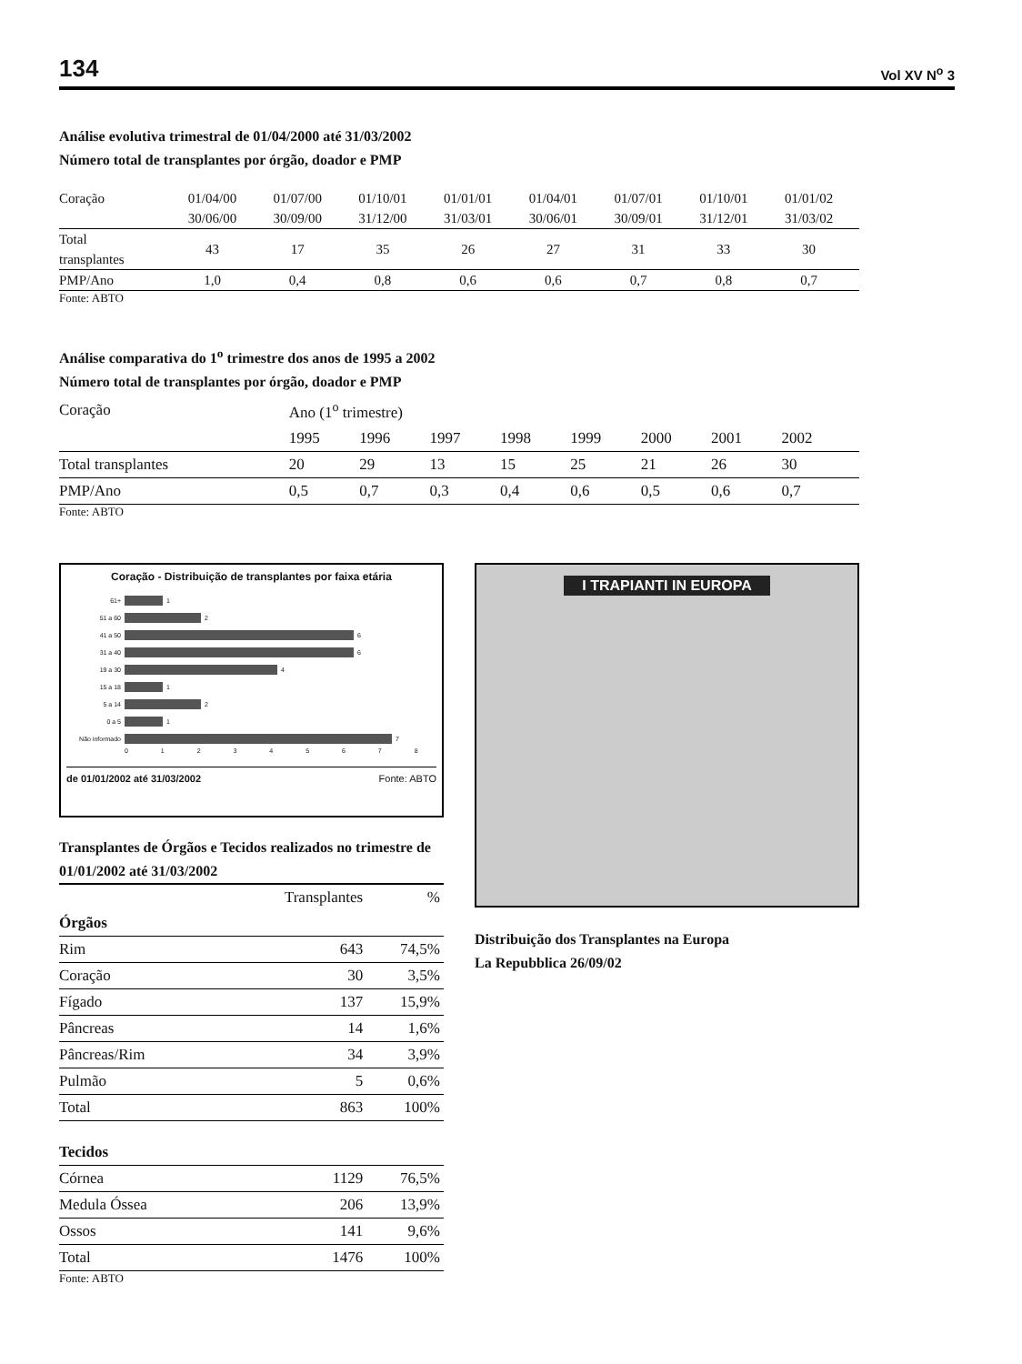134 Vol XV N<sup>o</sup> 3
Análise evolutiva trimestral de 01/04/2000 até 31/03/2002
Número total de transplantes por órgão, doador e PMP
| Coração | 01/04/00 | 01/07/00 | 01/10/01 | 01/01/01 | 01/04/01 | 01/07/01 | 01/10/01 | 01/01/02 | |
| | 30/06/00 | 30/09/00 | 31/12/00 | 31/03/01 | 30/06/01 | 30/09/01 | 31/12/01 | 31/03/02 | |
| Total transplantes | 43 | 17 | 35 | 26 | 27 | 31 | 33 | 30 | |
| PMP/Ano | 1,0 | 0,4 | 0,8 | 0,6 | 0,6 | 0,7 | 0,8 | 0,7 | |
Fonte: ABTO
Análise comparativa do 1<sup>o</sup> trimestre dos anos de 1995 a 2002
Número total de transplantes por órgão, doador e PMP
| Coração | Ano (1<sup>o</sup> trimestre) | | | | | | | | |
| | 1995 | 1996 | 1997 | 1998 | 1999 | 2000 | 2001 | 2002 | |
| Total transplantes | 20 | 29 | 13 | 15 | 25 | 21 | 26 | 30 | |
| PMP/Ano | 0,5 | 0,7 | 0,3 | 0,4 | 0,6 | 0,5 | 0,6 | 0,7 | |
Fonte: ABTO
Coração - Distribuição de transplantes por faixa etária
61+ 1
51 a 60 2
41 a 50 6
31 a 40 6
19 a 30 4
15 a 18 1
5 a 14 2
0 a 5 1
Não informado 7
0 1 2 3 4 5 6 7 8
de 01/01/2002 até 31/03/2002 Fonte: ABTO
Transplantes de Órgãos e Tecidos realizados no trimestre de 01/01/2002 até 31/03/2002
| | Transplantes | % |
| Órgãos | | |
| Rim | 643 | 74,5% |
| Coração | 30 | 3,5% |
| Fígado | 137 | 15,9% |
| Pâncreas | 14 | 1,6% |
| Pâncreas/Rim | 34 | 3,9% |
| Pulmão | 5 | 0,6% |
| Total | 863 | 100% |
| Tecidos | | |
| Córnea | 1129 | 76,5% |
| Medula Óssea | 206 | 13,9% |
| Ossos | 141 | 9,6% |
| Total | 1476 | 100% |
Fonte: ABTO
I TRAPIANTI IN EUROPA
Distribuição dos Transplantes na Europa
La Repubblica 26/09/02